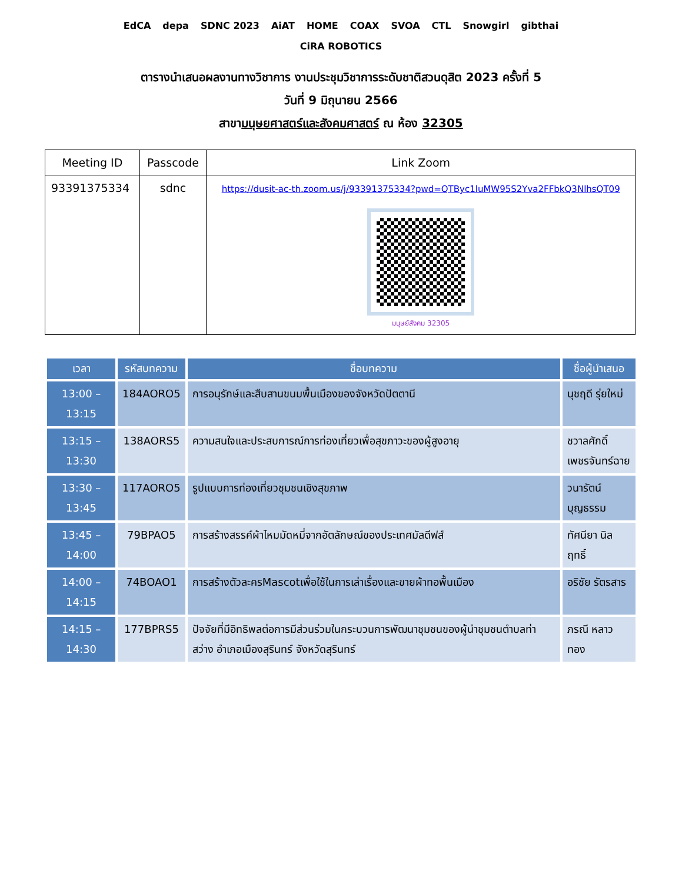EdCA depa SDNC 2023 AiAT HOME COAX SVOA CTL Snowgirl gibthai CiRA ROBOTICS
ตารางนำเสนอผลงานทางวิชาการ งานประชุมวิชาการระดับชาติสวนดุสิต 2023 ครั้งที่ 5
วันที่ 9 มิถุนายน 2566
สาขามนุษยศาสตร์และสังคมศาสตร์ ณ ห้อง 32305
| Meeting ID | Passcode | Link Zoom |
| --- | --- | --- |
| 93391375334 | sdnc | https://dusit-ac-th.zoom.us/j/93391375334?pwd=QTByc1luMW95S2Yva2FFbkQ3NlhsQT09 มนุษย์สังคม 32305 |
| เวลา | รหัสบทความ | ชื่อบทความ | ชื่อผู้นำเสนอ |
| --- | --- | --- | --- |
| 13:00 – 13:15 | 184AORO5 | การอนุรักษ์และสืบสานขนมพื้นเมืองของจังหวัดปัตตานี | นุชฤดี รุ่ยใหม่ |
| 13:15 – 13:30 | 138AORS5 | ความสนใจและประสบการณ์การท่องเที่ยวเพื่อสุขภาวะของผู้สูงอายุ | ชวาลศักดิ์ เพชรจันทร์ฉาย |
| 13:30 – 13:45 | 117AORO5 | รูปแบบการท่องเที่ยวชุมชนเชิงสุขภาพ | วนารัตน์ บุญธรรม |
| 13:45 – 14:00 | 79BPAO5 | การสร้างสรรค์ผ้าไหมมัดหมี่จากอัตลักษณ์ของประเทศมัลดีฟส์ | ทัศนียา นิลฤทธิ์ |
| 14:00 – 14:15 | 74BOAO1 | การสร้างตัวละครMascotเพื่อใช้ในการเล่าเรื่องและขายผ้าทอพื้นเมือง | อริชัย รัตรสาร |
| 14:15 – 14:30 | 177BPRS5 | ปัจจัยที่มีอิทธิพลต่อการมีส่วนร่วมในกระบวนการพัฒนาชุมชนของผู้นำชุมชนตำบลท่าสว่าง อำเภอเมืองสุรินทร์ จังหวัดสุรินทร์ | ภรณี หลาวทอง |